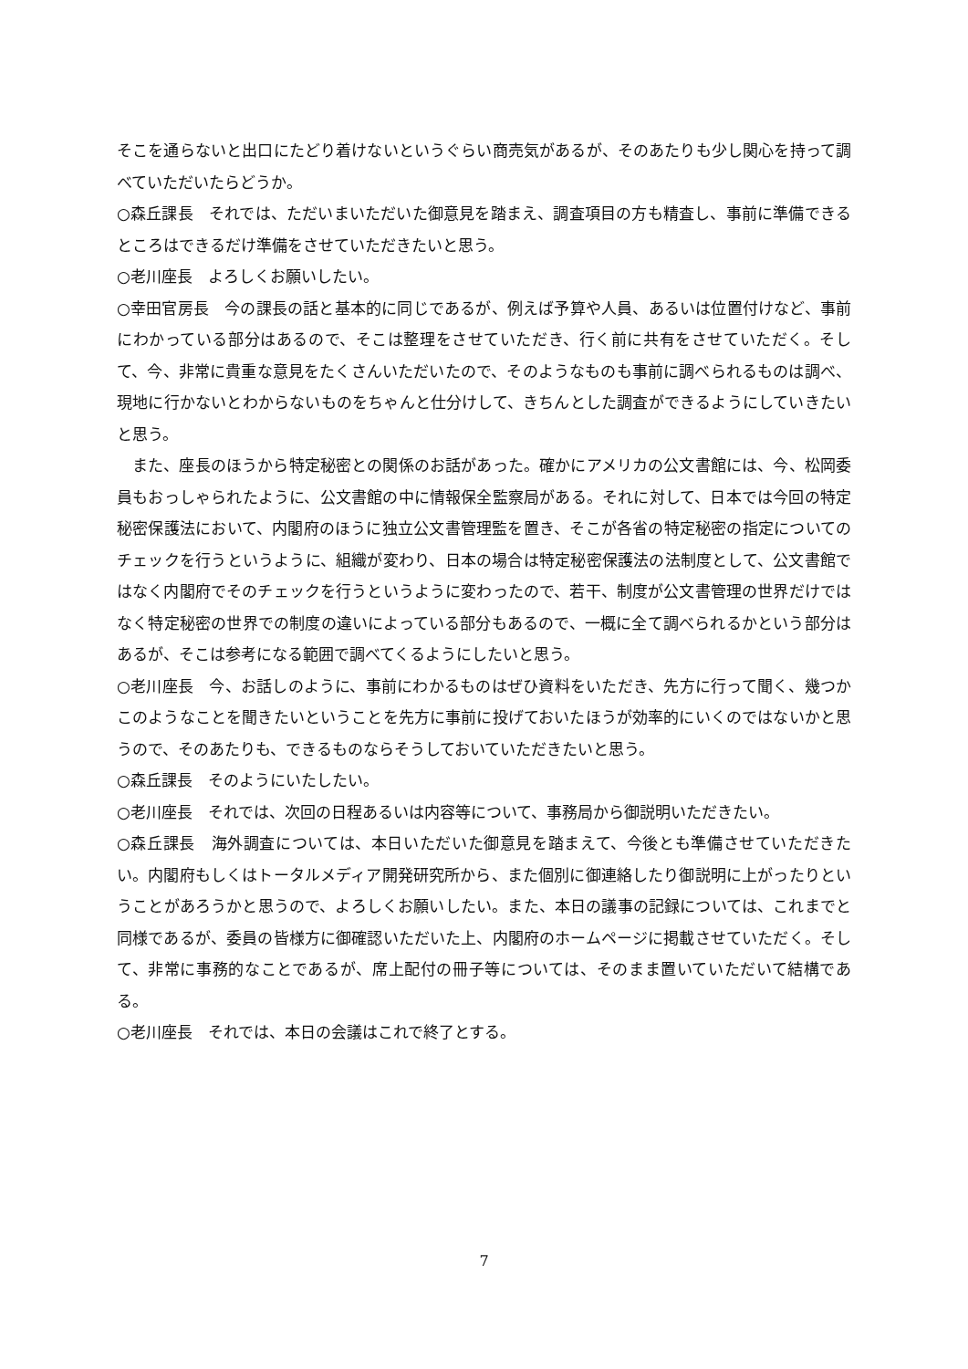そこを通らないと出口にたどり着けないというぐらい商売気があるが、そのあたりも少し関心を持って調べていただいたらどうか。
○森丘課長　それでは、ただいまいただいた御意見を踏まえ、調査項目の方も精査し、事前に準備できるところはできるだけ準備をさせていただきたいと思う。
○老川座長　よろしくお願いしたい。
○幸田官房長　今の課長の話と基本的に同じであるが、例えば予算や人員、あるいは位置付けなど、事前にわかっている部分はあるので、そこは整理をさせていただき、行く前に共有をさせていただく。そして、今、非常に貴重な意見をたくさんいただいたので、そのようなものも事前に調べられるものは調べ、現地に行かないとわからないものをちゃんと仕分けして、きちんとした調査ができるようにしていきたいと思う。
また、座長のほうから特定秘密との関係のお話があった。確かにアメリカの公文書館には、今、松岡委員もおっしゃられたように、公文書館の中に情報保全監察局がある。それに対して、日本では今回の特定秘密保護法において、内閣府のほうに独立公文書管理監を置き、そこが各省の特定秘密の指定についてのチェックを行うというように、組織が変わり、日本の場合は特定秘密保護法の法制度として、公文書館ではなく内閣府でそのチェックを行うというように変わったので、若干、制度が公文書管理の世界だけではなく特定秘密の世界での制度の違いによっている部分もあるので、一概に全て調べられるかという部分はあるが、そこは参考になる範囲で調べてくるようにしたいと思う。
○老川座長　今、お話しのように、事前にわかるものはぜひ資料をいただき、先方に行って聞く、幾つかこのようなことを聞きたいということを先方に事前に投げておいたほうが効率的にいくのではないかと思うので、そのあたりも、できるものならそうしておいていただきたいと思う。
○森丘課長　そのようにいたしたい。
○老川座長　それでは、次回の日程あるいは内容等について、事務局から御説明いただきたい。
○森丘課長　海外調査については、本日いただいた御意見を踏まえて、今後とも準備させていただきたい。内閣府もしくはトータルメディア開発研究所から、また個別に御連絡したり御説明に上がったりということがあろうかと思うので、よろしくお願いしたい。また、本日の議事の記録については、これまでと同様であるが、委員の皆様方に御確認いただいた上、内閣府のホームページに掲載させていただく。そして、非常に事務的なことであるが、席上配付の冊子等については、そのまま置いていただいて結構である。
○老川座長　それでは、本日の会議はこれで終了とする。
7